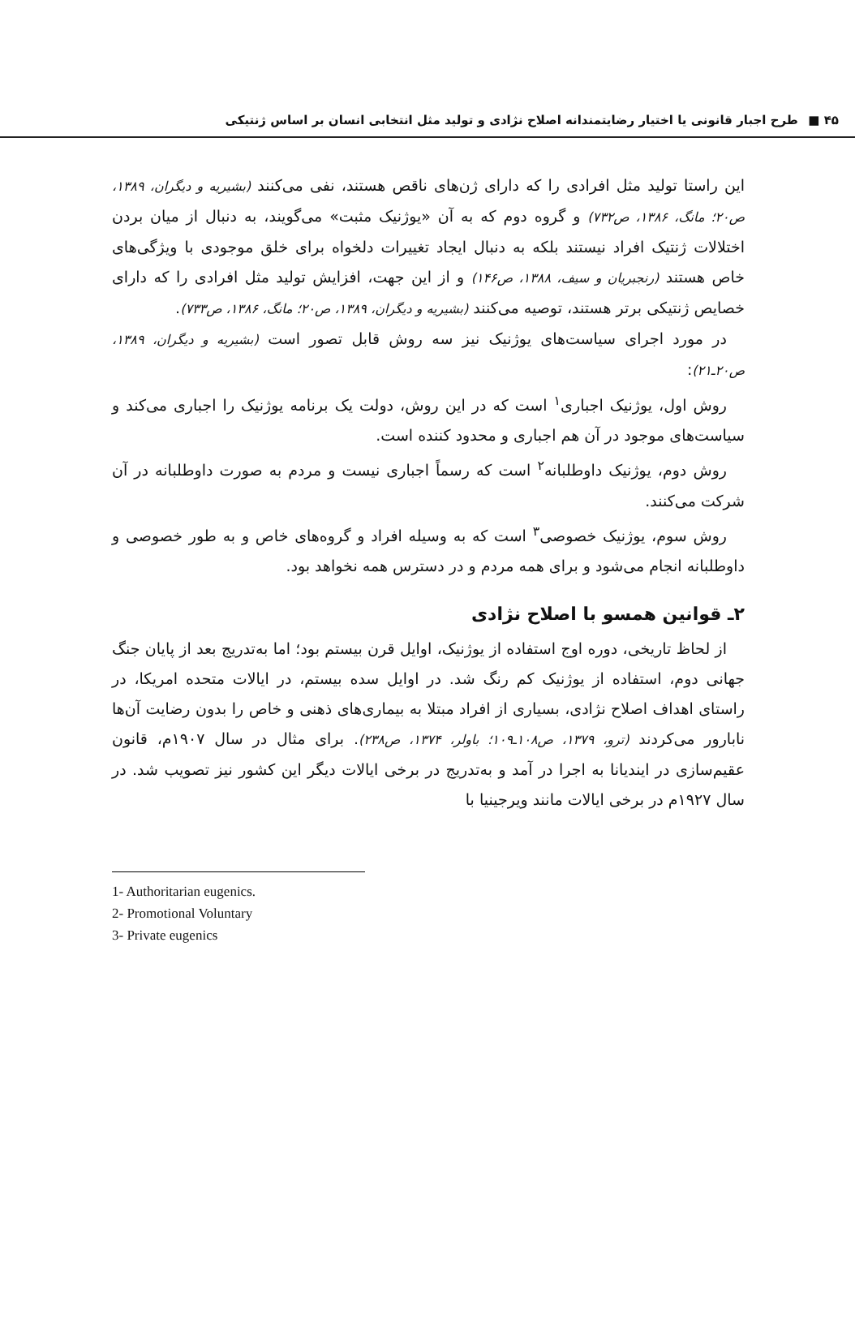۴۵ ■ طرح اجبار قانونی یا اختیار رضایتمندانه اصلاح نژادی و تولید مثل انتخابی انسان بر اساس ژنتیکی
این راستا تولید مثل افرادی را که دارای ژن‌های ناقص هستند، نفی می‌کنند (بشیریه و دیگران، ۱۳۸۹، ص۲۰؛ مانگ، ۱۳۸۶، ص۷۳۲) و گروه دوم که به آن «یوژنیک مثبت» می‌گویند، به دنبال از میان بردن اختلالات ژنتیک افراد نیستند بلکه به دنبال ایجاد تغییرات دلخواه برای خلق موجودی با ویژگی‌های خاص هستند (رنجبریان و سیف، ۱۳۸۸، ص۱۴۶) و از این جهت، افزایش تولید مثل افرادی را که دارای خصایص ژنتیکی برتر هستند، توصیه می‌کنند (بشیریه و دیگران، ۱۳۸۹، ص۲۰؛ مانگ، ۱۳۸۶، ص۷۳۳).
در مورد اجرای سیاست‌های یوژنیک نیز سه روش قابل تصور است (بشیریه و دیگران، ۱۳۸۹، ص۲۰ـ۲۱):
روش اول، یوژنیک اجباری<sup>۱</sup> است که در این روش، دولت یک برنامه یوژنیک را اجباری می‌کند و سیاست‌های موجود در آن هم اجباری و محدود کننده است.
روش دوم، یوژنیک داوطلبانه<sup>۲</sup> است که رسماً اجباری نیست و مردم به صورت داوطلبانه در آن شرکت می‌کنند.
روش سوم، یوژنیک خصوصی<sup>۳</sup> است که به وسیله افراد و گروه‌های خاص و به طور خصوصی و داوطلبانه انجام می‌شود و برای همه مردم و در دسترس همه نخواهد بود.
۲ـ قوانین همسو با اصلاح نژادی
از لحاظ تاریخی، دوره اوج استفاده از یوژنیک، اوایل قرن بیستم بود؛ اما به‌تدریج بعد از پایان جنگ جهانی دوم، استفاده از یوژنیک کم رنگ شد. در اوایل سده بیستم، در ایالات متحده امریکا، در راستای اهداف اصلاح نژادی، بسیاری از افراد مبتلا به بیماری‌های ذهنی و خاص را بدون رضایت آن‌ها نابارور می‌کردند (ترو، ۱۳۷۹، ص۱۰۸ـ۱۰۹؛ باولر، ۱۳۷۴، ص۲۳۸). برای مثال در سال ۱۹۰۷م، قانون عقیم‌سازی در ایندیانا به اجرا در آمد و به‌تدریج در برخی ایالات دیگر این کشور نیز تصویب شد. در سال ۱۹۲۷م در برخی ایالات مانند ویرجینیا با
1- Authoritarian eugenics.
2- Promotional Voluntary
3- Private eugenics